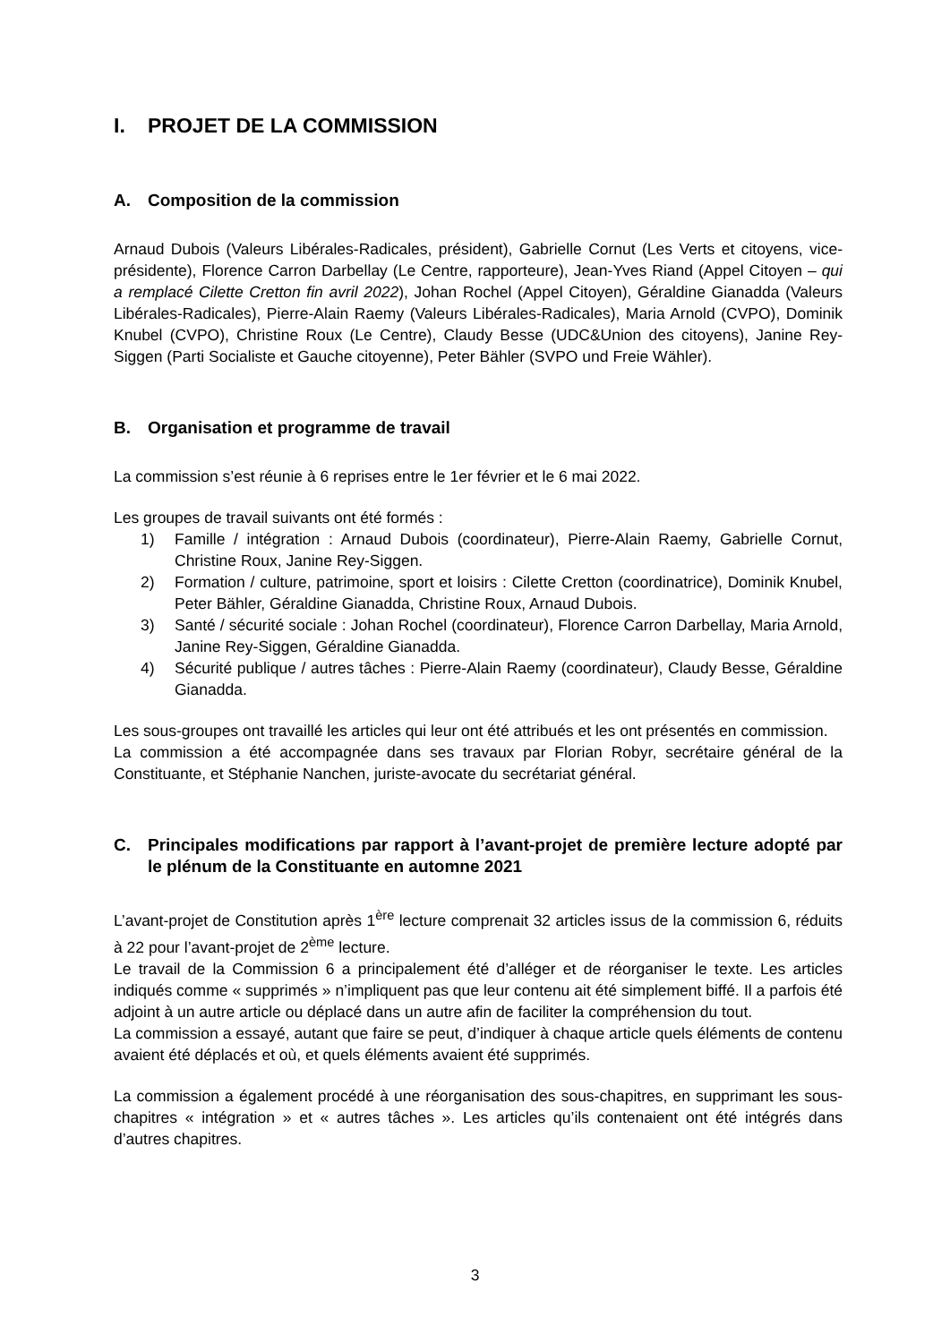I. PROJET DE LA COMMISSION
A. Composition de la commission
Arnaud Dubois (Valeurs Libérales-Radicales, président), Gabrielle Cornut (Les Verts et citoyens, vice-présidente), Florence Carron Darbellay (Le Centre, rapporteure), Jean-Yves Riand (Appel Citoyen – qui a remplacé Cilette Cretton fin avril 2022), Johan Rochel (Appel Citoyen), Géraldine Gianadda (Valeurs Libérales-Radicales), Pierre-Alain Raemy (Valeurs Libérales-Radicales), Maria Arnold (CVPO), Dominik Knubel (CVPO), Christine Roux (Le Centre), Claudy Besse (UDC&Union des citoyens), Janine Rey-Siggen (Parti Socialiste et Gauche citoyenne), Peter Bähler (SVPO und Freie Wähler).
B. Organisation et programme de travail
La commission s’est réunie à 6 reprises entre le 1er février et le 6 mai 2022.
Les groupes de travail suivants ont été formés :
1) Famille / intégration : Arnaud Dubois (coordinateur), Pierre-Alain Raemy, Gabrielle Cornut, Christine Roux, Janine Rey-Siggen.
2) Formation / culture, patrimoine, sport et loisirs : Cilette Cretton (coordinatrice), Dominik Knubel, Peter Bähler, Géraldine Gianadda, Christine Roux, Arnaud Dubois.
3) Santé / sécurité sociale : Johan Rochel (coordinateur), Florence Carron Darbellay, Maria Arnold, Janine Rey-Siggen, Géraldine Gianadda.
4) Sécurité publique / autres tâches : Pierre-Alain Raemy (coordinateur), Claudy Besse, Géraldine Gianadda.
Les sous-groupes ont travaillé les articles qui leur ont été attribués et les ont présentés en commission.
La commission a été accompagnée dans ses travaux par Florian Robyr, secrétaire général de la Constituante, et Stéphanie Nanchen, juriste-avocate du secrétariat général.
C. Principales modifications par rapport à l’avant-projet de première lecture adopté par le plénum de la Constituante en automne 2021
L’avant-projet de Constitution après 1<sup>ère</sup> lecture comprenait 32 articles issus de la commission 6, réduits à 22 pour l’avant-projet de 2<sup>ème</sup> lecture.
Le travail de la Commission 6 a principalement été d’alléger et de réorganiser le texte. Les articles indiqués comme « supprimés » n’impliquent pas que leur contenu ait été simplement biffé. Il a parfois été adjoint à un autre article ou déplacé dans un autre afin de faciliter la compréhension du tout.
La commission a essayé, autant que faire se peut, d’indiquer à chaque article quels éléments de contenu avaient été déplacés et où, et quels éléments avaient été supprimés.
La commission a également procédé à une réorganisation des sous-chapitres, en supprimant les sous-chapitres « intégration » et « autres tâches ». Les articles qu’ils contenaient ont été intégrés dans d’autres chapitres.
3